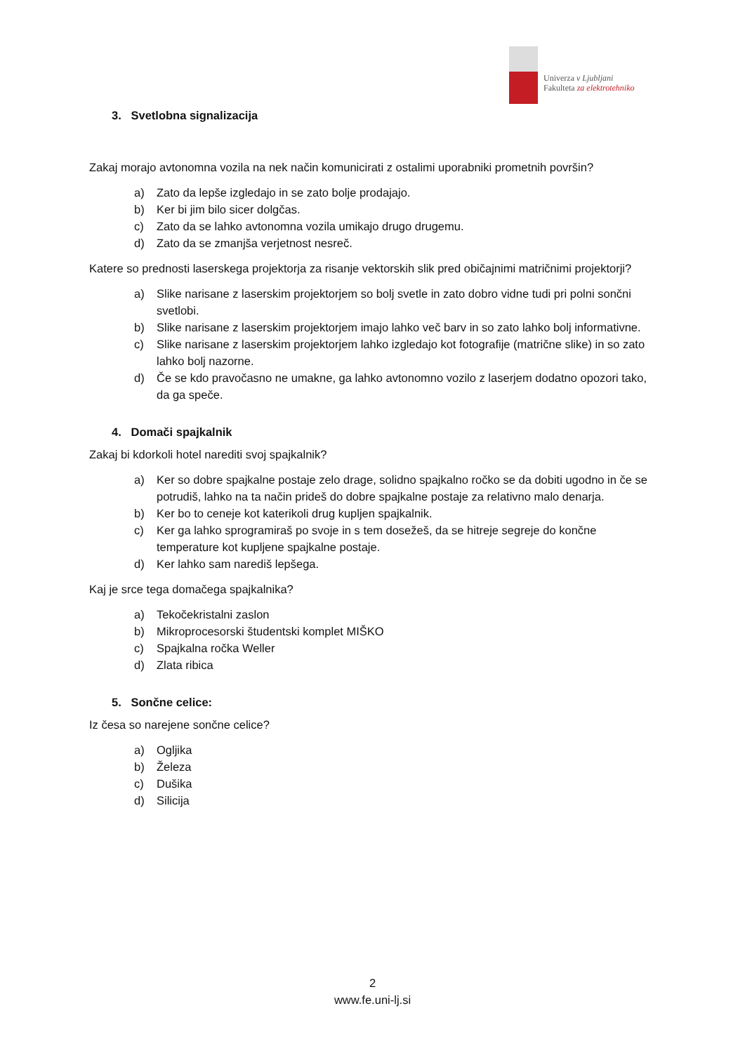Univerza v Ljubljani
Fakulteta za elektrotehniko
3. Svetlobna signalizacija
Zakaj morajo avtonomna vozila na nek način komunicirati z ostalimi uporabniki prometnih površin?
a) Zato da lepše izgledajo in se zato bolje prodajajo.
b) Ker bi jim bilo sicer dolgčas.
c) Zato da se lahko avtonomna vozila umikajo drugo drugemu.
d) Zato da se zmanjša verjetnost nesreč.
Katere so prednosti laserskega projektorja za risanje vektorskih slik pred običajnimi matričnimi projektorji?
a) Slike narisane z laserskim projektorjem so bolj svetle in zato dobro vidne tudi pri polni sončni svetlobi.
b) Slike narisane z laserskim projektorjem imajo lahko več barv in so zato lahko bolj informativne.
c) Slike narisane z laserskim projektorjem lahko izgledajo kot fotografije (matrične slike) in so zato lahko bolj nazorne.
d) Če se kdo pravočasno ne umakne, ga lahko avtonomno vozilo z laserjem dodatno opozori tako, da ga speče.
4. Domači spajkalnik
Zakaj bi kdorkoli hotel narediti svoj spajkalnik?
a) Ker so dobre spajkalne postaje zelo drage, solidno spajkalno ročko se da dobiti ugodno in če se potrudiš, lahko na ta način prideš do dobre spajkalne postaje za relativno malo denarja.
b) Ker bo to ceneje kot katerikoli drug kupljen spajkalnik.
c) Ker ga lahko sprogramiraš po svoje in s tem dosežeš, da se hitreje segreje do končne temperature kot kupljene spajkalne postaje.
d) Ker lahko sam narediš lepšega.
Kaj je srce tega domačega spajkalnika?
a) Tekočekristalni zaslon
b) Mikroprocesorski študentski komplet MIŠKO
c) Spajkalna ročka Weller
d) Zlata ribica
5. Sončne celice:
Iz česa so narejene sončne celice?
a) Ogljika
b) Železa
c) Dušika
d) Silicija
2
www.fe.uni-lj.si